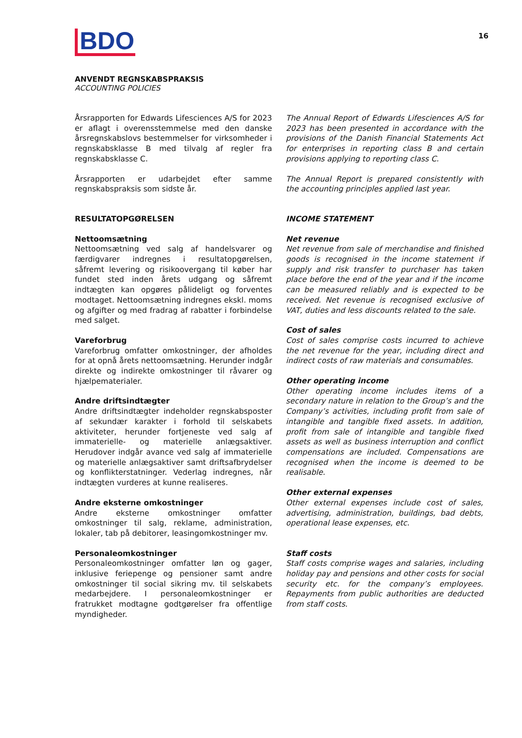BDO
16
ANVENDT REGNSKABSPRAKSIS
ACCOUNTING POLICIES
Årsrapporten for Edwards Lifesciences A/S for 2023 er aflagt i overensstemmelse med den danske årsregnskabslovs bestemmelser for virksomheder i regnskabsklasse B med tilvalg af regler fra regnskabsklasse C.
Årsrapporten er udarbejdet efter samme regnskabspraksis som sidste år.
RESULTATOPGØRELSEN
Nettoomsætning
Nettoomsætning ved salg af handelsvarer og færdigvarer indregnes i resultatopgørelsen, såfremt levering og risikoovergang til køber har fundet sted inden årets udgang og såfremt indtægten kan opgøres pålideligt og forventes modtaget. Nettoomsætning indregnes ekskl. moms og afgifter og med fradrag af rabatter i forbindelse med salget.
Vareforbrug
Vareforbrug omfatter omkostninger, der afholdes for at opnå årets nettoomsætning. Herunder indgår direkte og indirekte omkostninger til råvarer og hjælpematerialer.
Andre driftsindtægter
Andre driftsindtægter indeholder regnskabsposter af sekundær karakter i forhold til selskabets aktiviteter, herunder fortjeneste ved salg af immaterielle- og materielle anlægsaktiver. Herudover indgår avance ved salg af immaterielle og materielle anlægsaktiver samt driftsafbrydelser og konflikterstatninger. Vederlag indregnes, når indtægten vurderes at kunne realiseres.
Andre eksterne omkostninger
Andre eksterne omkostninger omfatter omkostninger til salg, reklame, administration, lokaler, tab på debitorer, leasingomkostninger mv.
Personaleomkostninger
Personaleomkostninger omfatter løn og gager, inklusive feriepenge og pensioner samt andre omkostninger til social sikring mv. til selskabets medarbejdere. I personaleomkostninger er fratrukket modtagne godtgørelser fra offentlige myndigheder.
The Annual Report of Edwards Lifesciences A/S for 2023 has been presented in accordance with the provisions of the Danish Financial Statements Act for enterprises in reporting class B and certain provisions applying to reporting class C.
The Annual Report is prepared consistently with the accounting principles applied last year.
INCOME STATEMENT
Net revenue
Net revenue from sale of merchandise and finished goods is recognised in the income statement if supply and risk transfer to purchaser has taken place before the end of the year and if the income can be measured reliably and is expected to be received. Net revenue is recognised exclusive of VAT, duties and less discounts related to the sale.
Cost of sales
Cost of sales comprise costs incurred to achieve the net revenue for the year, including direct and indirect costs of raw materials and consumables.
Other operating income
Other operating income includes items of a secondary nature in relation to the Group’s and the Company’s activities, including profit from sale of intangible and tangible fixed assets. In addition, profit from sale of intangible and tangible fixed assets as well as business interruption and conflict compensations are included. Compensations are recognised when the income is deemed to be realisable.
Other external expenses
Other external expenses include cost of sales, advertising, administration, buildings, bad debts, operational lease expenses, etc.
Staff costs
Staff costs comprise wages and salaries, including holiday pay and pensions and other costs for social security etc. for the company’s employees. Repayments from public authorities are deducted from staff costs.